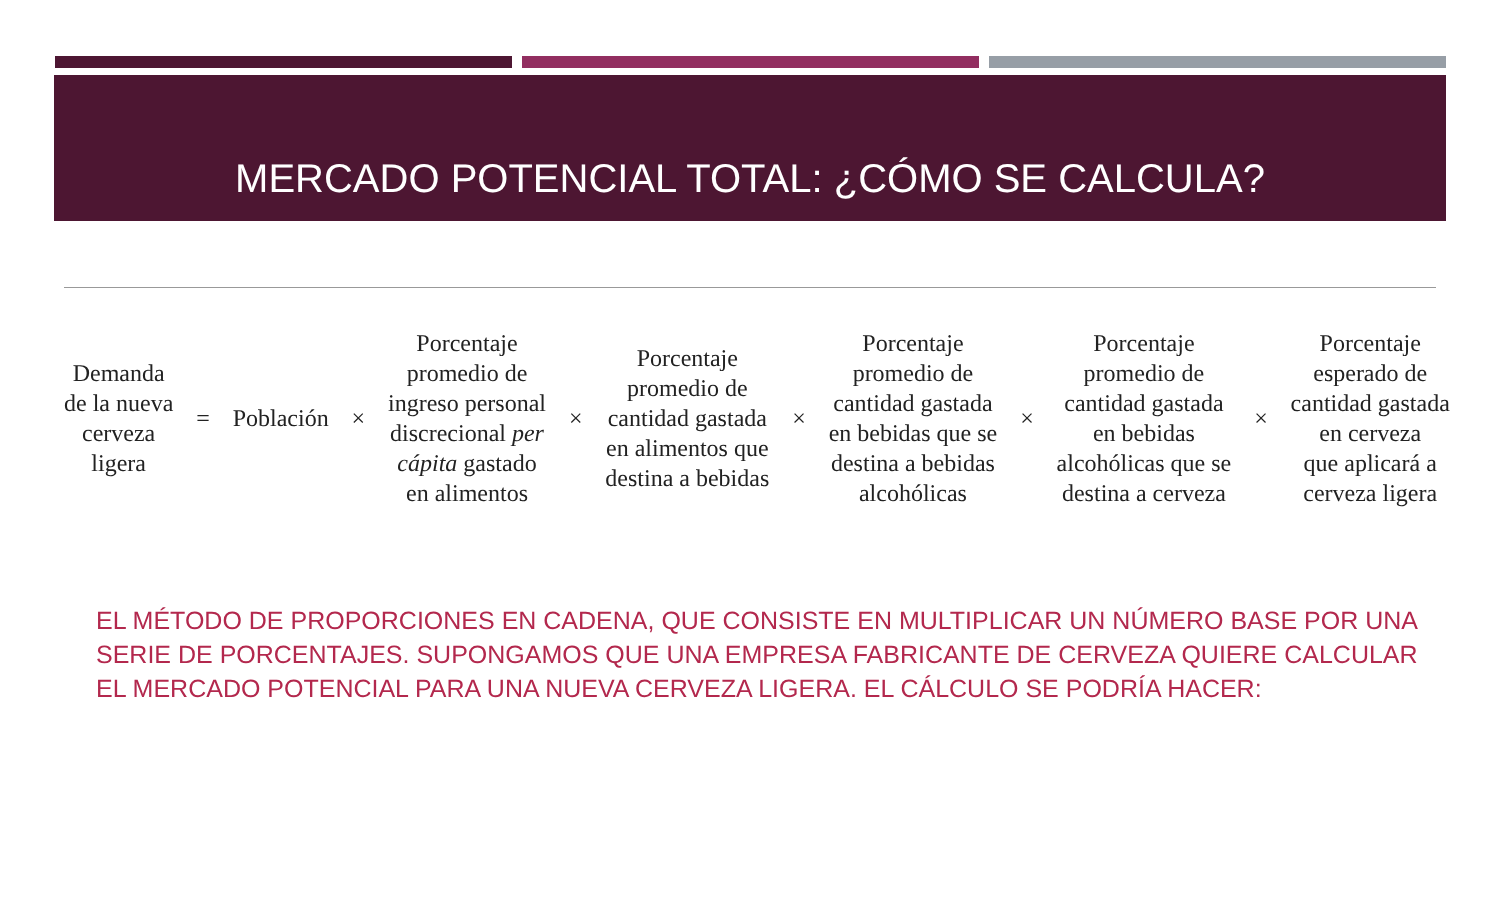MERCADO POTENCIAL TOTAL: ¿CÓMO SE CALCULA?
Demanda
de la nueva
cerveza
ligera
= Población ×
Porcentaje
promedio de
ingreso personal
discrecional per
cápita gastado
en alimentos
×
Porcentaje
promedio de
cantidad gastada
en alimentos que
destina a bebidas
×
Porcentaje
promedio de
cantidad gastada
en bebidas que se
destina a bebidas
alcohólicas
×
Porcentaje
promedio de
cantidad gastada
en bebidas
alcohólicas que se
destina a cerveza
×
Porcentaje
esperado de
cantidad gastada
en cerveza
que aplicará a
cerveza ligera
EL MÉTODO DE PROPORCIONES EN CADENA, QUE CONSISTE EN MULTIPLICAR UN NÚMERO BASE POR UNA SERIE DE PORCENTAJES. SUPONGAMOS QUE UNA EMPRESA FABRICANTE DE CERVEZA QUIERE CALCULAR EL MERCADO POTENCIAL PARA UNA NUEVA CERVEZA LIGERA. EL CÁLCULO SE PODRÍA HACER: